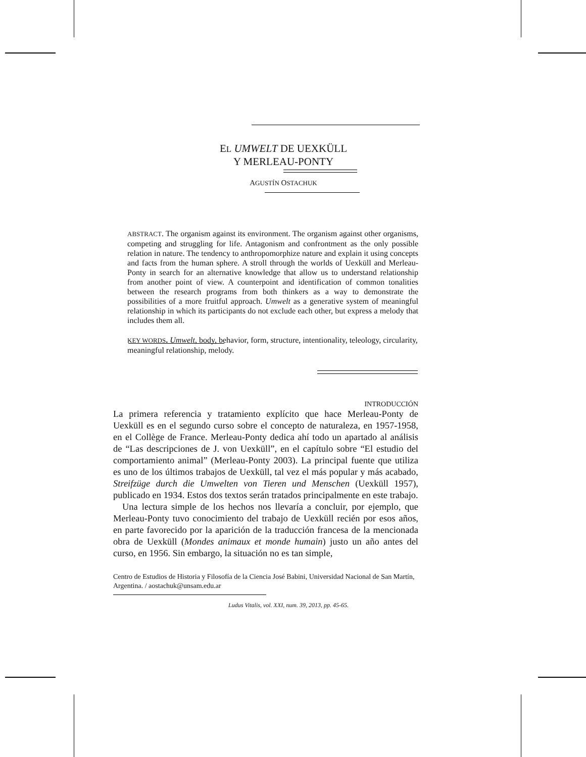EL UMWELT DE UEXKÜLL
Y MERLEAU-PONTY
AGUSTÍN OSTACHUK
ABSTRACT. The organism against its environment. The organism against other organisms, competing and struggling for life. Antagonism and confrontment as the only possible relation in nature. The tendency to anthropomorphize nature and explain it using concepts and facts from the human sphere. A stroll through the worlds of Uexküll and Merleau-Ponty in search for an alternative knowledge that allow us to understand relationship from another point of view. A counterpoint and identification of common tonalities between the research programs from both thinkers as a way to demonstrate the possibilities of a more fruitful approach. Umwelt as a generative system of meaningful relationship in which its participants do not exclude each other, but express a melody that includes them all.
KEY WORDS. Umwelt, body, behavior, form, structure, intentionality, teleology, circularity, meaningful relationship, melody.
INTRODUCCIÓN
La primera referencia y tratamiento explícito que hace Merleau-Ponty de Uexküll es en el segundo curso sobre el concepto de naturaleza, en 1957-1958, en el Collège de France. Merleau-Ponty dedica ahí todo un apartado al análisis de “Las descripciones de J. von Uexküll”, en el capítulo sobre “El estudio del comportamiento animal” (Merleau-Ponty 2003). La principal fuente que utiliza es uno de los últimos trabajos de Uexküll, tal vez el más popular y más acabado, Streifzüge durch die Umwelten von Tieren und Menschen (Uexküll 1957), publicado en 1934. Estos dos textos serán tratados principalmente en este trabajo.
Una lectura simple de los hechos nos llevaría a concluir, por ejemplo, que Merleau-Ponty tuvo conocimiento del trabajo de Uexküll recién por esos años, en parte favorecido por la aparición de la traducción francesa de la mencionada obra de Uexküll (Mondes animaux et monde humain) justo un año antes del curso, en 1956. Sin embargo, la situación no es tan simple,
Centro de Estudios de Historia y Filosofía de la Ciencia José Babini, Universidad Nacional de San Martín, Argentina. / aostachuk@unsam.edu.ar
Ludus Vitalis, vol. XXI, num. 39, 2013, pp. 45-65.